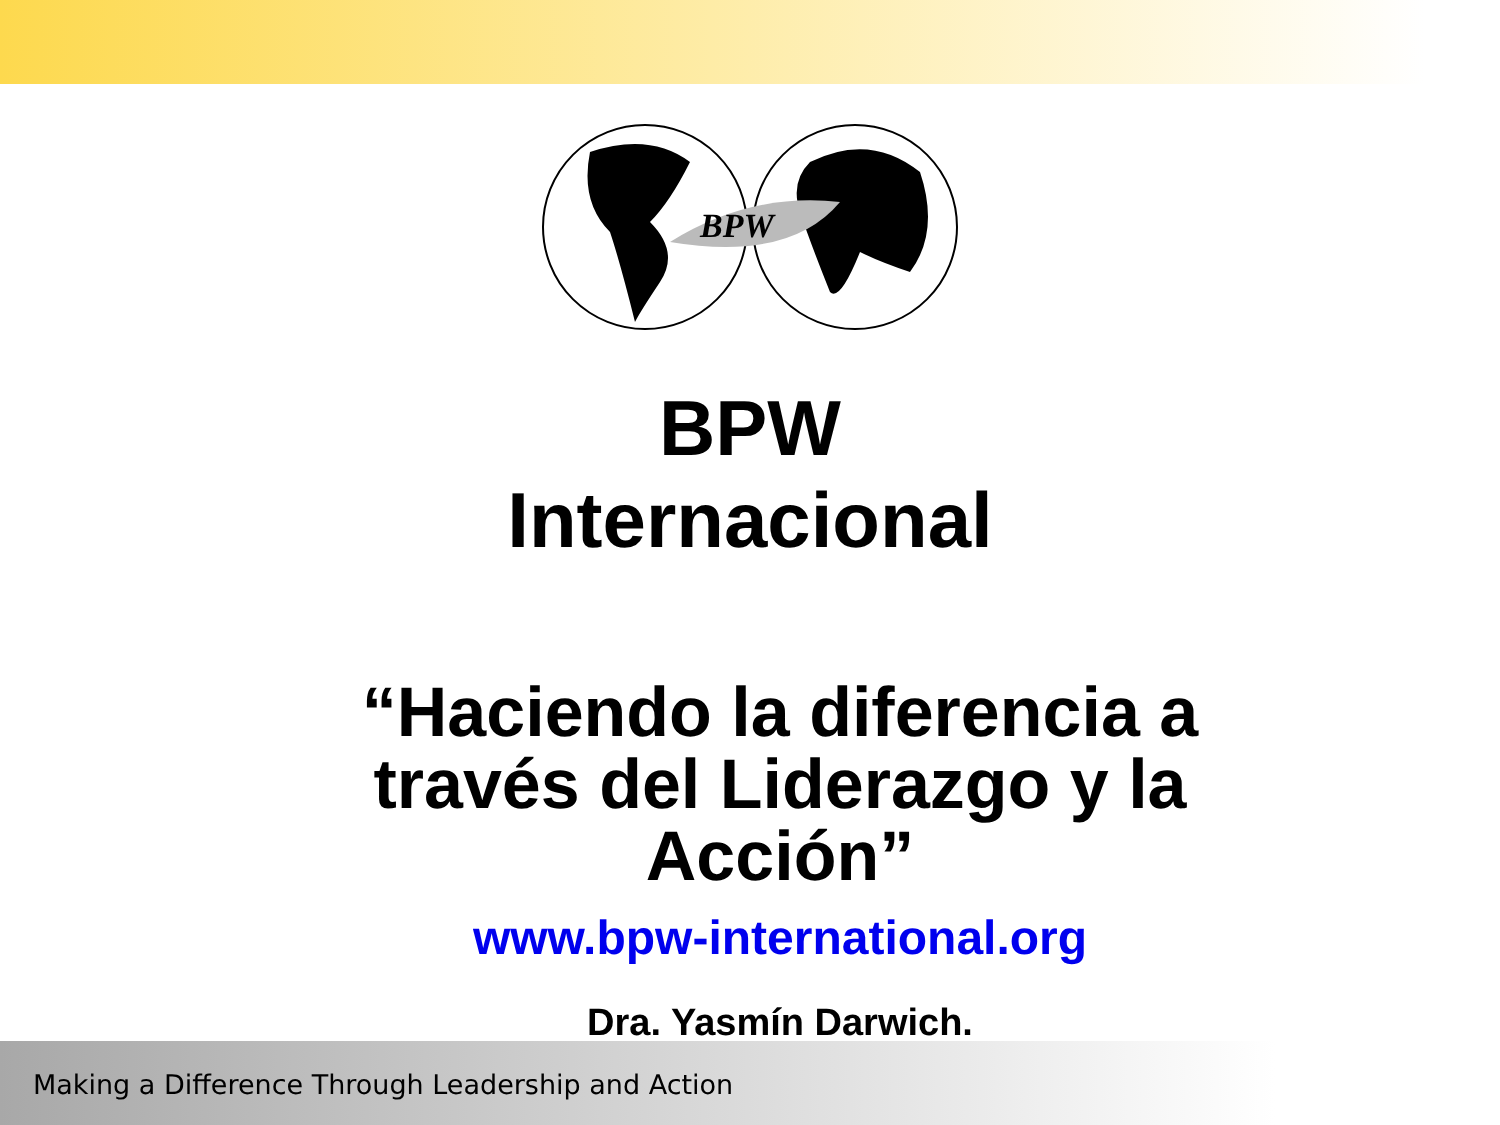BPW
BPW
Internacional
“Haciendo la diferencia a través del Liderazgo y la Acción”
www.bpw-international.org
Dra. Yasmín Darwich.
Making a Difference Through Leadership and Action